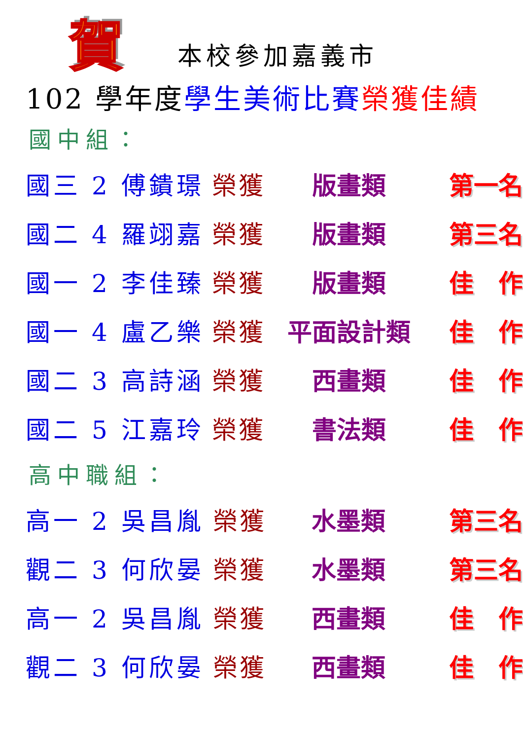賀本校參加嘉義市
102 學年度學生美術比賽 榮獲佳績
國中組：
| 國三 2 傅鐀璟 | 榮獲 | 版畫類 | 第一名 |
| 國二 4 羅翊嘉 | 榮獲 | 版畫類 | 第三名 |
| 國一 2 李佳臻 | 榮獲 | 版畫類 | 佳 作 |
| 國一 4 盧乙樂 | 榮獲 | 平面設計類 | 佳 作 |
| 國二 3 高詩涵 | 榮獲 | 西畫類 | 佳 作 |
| 國二 5 江嘉玲 | 榮獲 | 書法類 | 佳 作 |
高中職組：
| 高一 2 吳昌胤 | 榮獲 | 水墨類 | 第三名 |
| 觀二 3 何欣晏 | 榮獲 | 水墨類 | 第三名 |
| 高一 2 吳昌胤 | 榮獲 | 西畫類 | 佳 作 |
| 觀二 3 何欣晏 | 榮獲 | 西畫類 | 佳 作 |